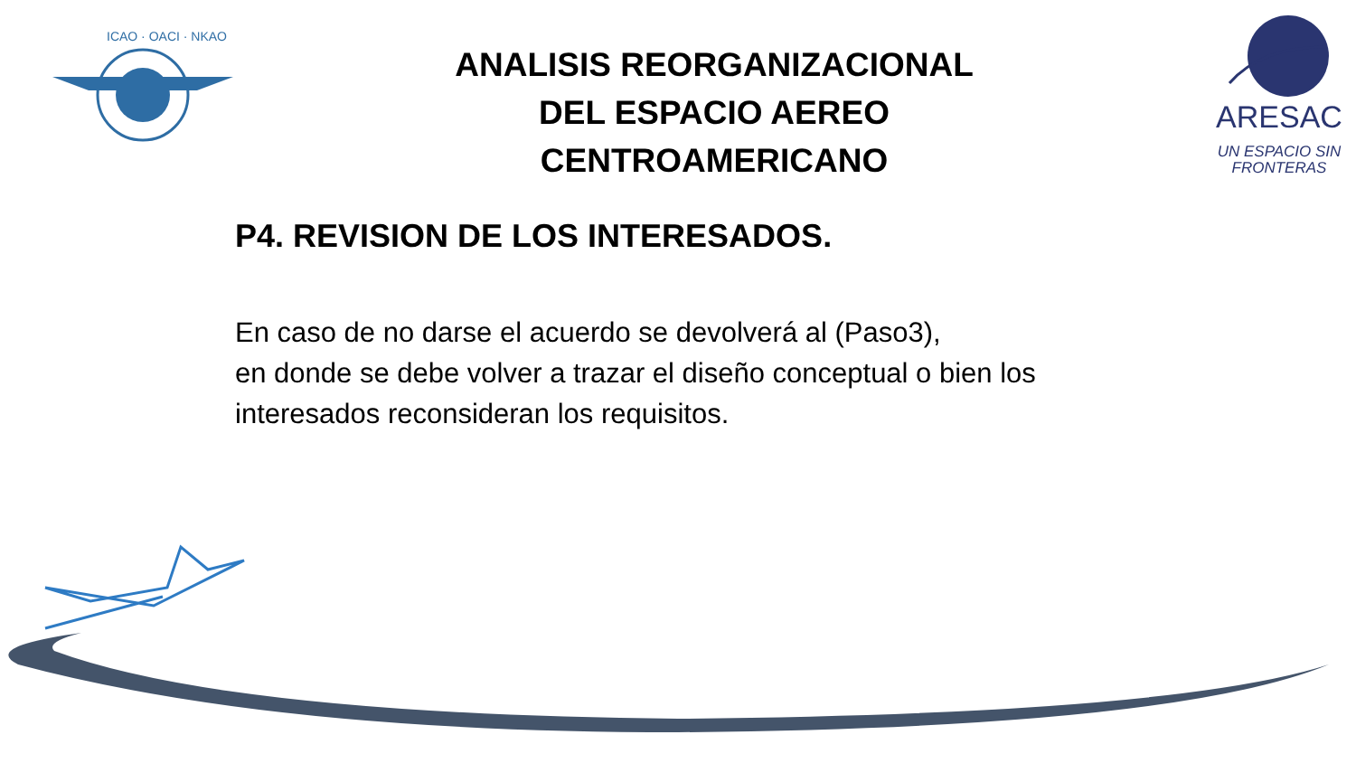ICAO · OACI · NKAO
ANALISIS REORGANIZACIONAL
DEL ESPACIO AEREO
CENTROAMERICANO
ARESAC
UN ESPACIO SIN
FRONTERAS
P4. REVISION DE LOS INTERESADOS.
En caso de no darse el acuerdo se devolverá al (Paso3),
en donde se debe volver a trazar el diseño conceptual o bien los
interesados reconsideran los requisitos.